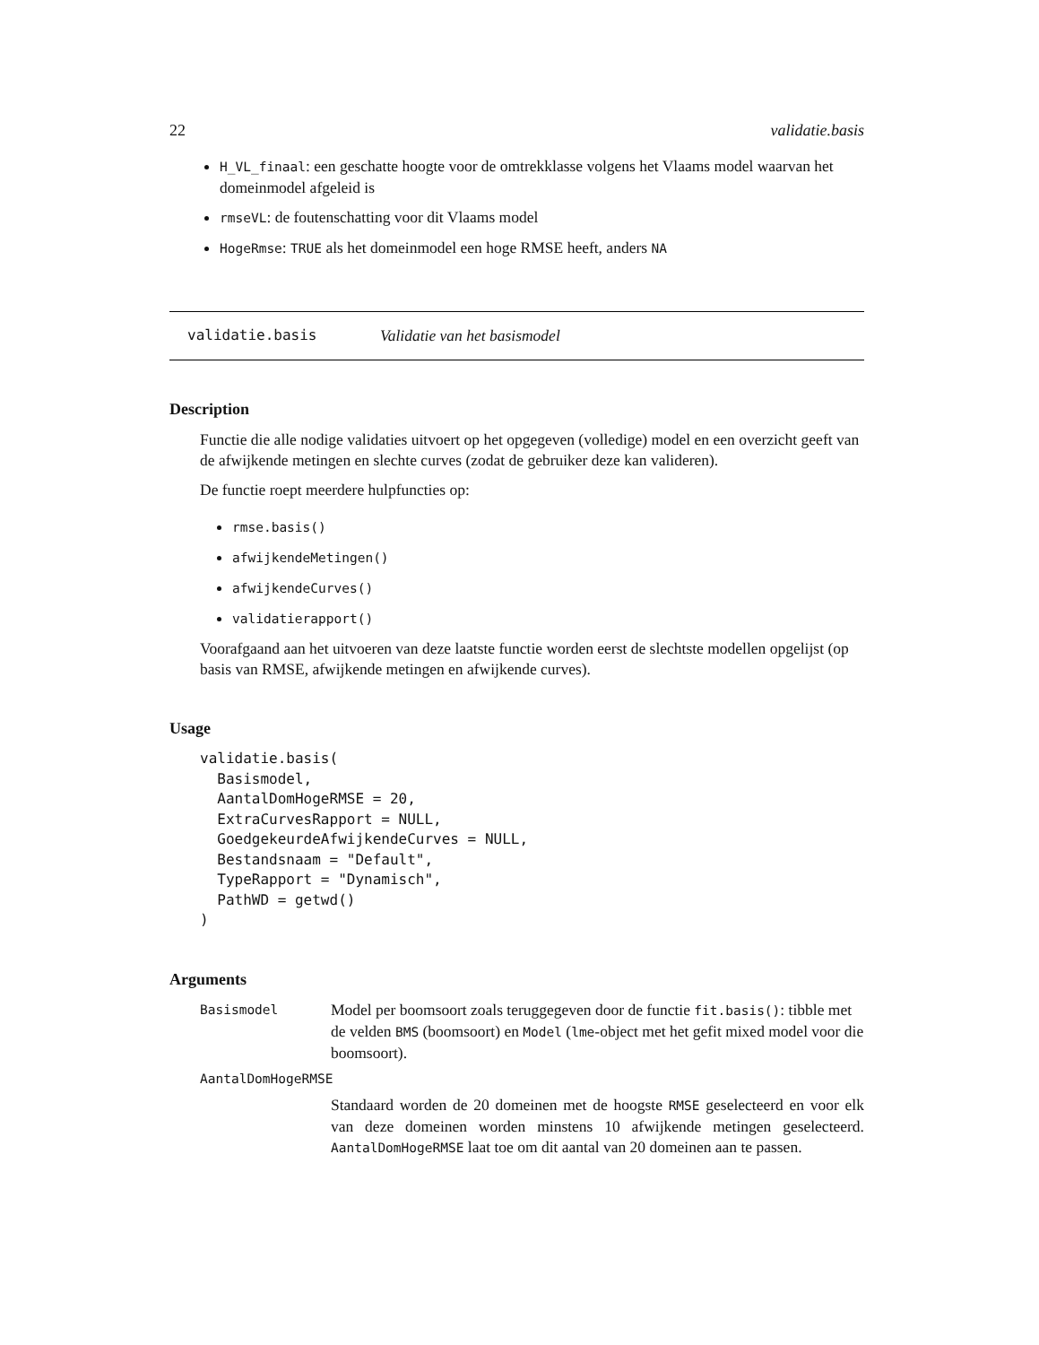22 validatie.basis
H_VL_finaal: een geschatte hoogte voor de omtrekklasse volgens het Vlaams model waarvan het domeinmodel afgeleid is
rmseVL: de foutenschatting voor dit Vlaams model
HogeRmse: TRUE als het domeinmodel een hoge RMSE heeft, anders NA
validatie.basis Validatie van het basismodel
Description
Functie die alle nodige validaties uitvoert op het opgegeven (volledige) model en een overzicht geeft van de afwijkende metingen en slechte curves (zodat de gebruiker deze kan valideren).
De functie roept meerdere hulpfuncties op:
rmse.basis()
afwijkendeMetingen()
afwijkendeCurves()
validatierapport()
Voorafgaand aan het uitvoeren van deze laatste functie worden eerst de slechtste modellen opgelijst (op basis van RMSE, afwijkende metingen en afwijkende curves).
Usage
validatie.basis(
  Basismodel,
  AantalDomHogeRMSE = 20,
  ExtraCurvesRapport = NULL,
  GoedgekeurdeAfwijkendeCurves = NULL,
  Bestandsnaam = "Default",
  TypeRapport = "Dynamisch",
  PathWD = getwd()
)
Arguments
Basismodel Model per boomsoort zoals teruggegeven door de functie fit.basis(): tibble met de velden BMS (boomsoort) en Model (lme-object met het gefit mixed model voor die boomsoort).
AantalDomHogeRMSE
Standaard worden de 20 domeinen met de hoogste RMSE geselecteerd en voor elk van deze domeinen worden minstens 10 afwijkende metingen geselecteerd. AantalDomHogeRMSE laat toe om dit aantal van 20 domeinen aan te passen.